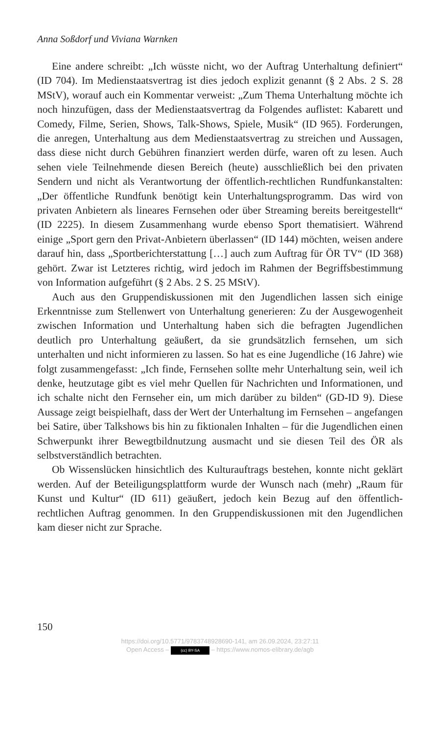Anna Soßdorf und Viviana Warnken
Eine andere schreibt: „Ich wüsste nicht, wo der Auftrag Unterhaltung definiert“ (ID 704). Im Medienstaatsvertrag ist dies jedoch explizit genannt (§ 2 Abs. 2 S. 28 MStV), worauf auch ein Kommentar verweist: „Zum Thema Unterhaltung möchte ich noch hinzufügen, dass der Medienstaatsvertrag da Folgendes auflistet: Kabarett und Comedy, Filme, Serien, Shows, Talk-Shows, Spiele, Musik“ (ID 965). Forderungen, die anregen, Unterhaltung aus dem Medienstaatsvertrag zu streichen und Aussagen, dass diese nicht durch Gebühren finanziert werden dürfe, waren oft zu lesen. Auch sehen viele Teilnehmende diesen Bereich (heute) ausschließlich bei den privaten Sendern und nicht als Verantwortung der öffentlich-rechtlichen Rundfunkanstalten: „Der öffentliche Rundfunk benötigt kein Unterhaltungsprogramm. Das wird von privaten Anbietern als lineares Fernsehen oder über Streaming bereits bereitgestellt“ (ID 2225). In diesem Zusammenhang wurde ebenso Sport thematisiert. Während einige „Sport gern den Privat-Anbietern überlassen“ (ID 144) möchten, weisen andere darauf hin, dass „Sportberichterstattung […] auch zum Auftrag für ÖR TV“ (ID 368) gehört. Zwar ist Letzteres richtig, wird jedoch im Rahmen der Begriffsbestimmung von Information aufgeführt (§ 2 Abs. 2 S. 25 MStV).
Auch aus den Gruppendiskussionen mit den Jugendlichen lassen sich einige Erkenntnisse zum Stellenwert von Unterhaltung generieren: Zu der Ausgewogenheit zwischen Information und Unterhaltung haben sich die befragten Jugendlichen deutlich pro Unterhaltung geäußert, da sie grundsätzlich fernsehen, um sich unterhalten und nicht informieren zu lassen. So hat es eine Jugendliche (16 Jahre) wie folgt zusammengefasst: „Ich finde, Fernsehen sollte mehr Unterhaltung sein, weil ich denke, heutzutage gibt es viel mehr Quellen für Nachrichten und Informationen, und ich schalte nicht den Fernseher ein, um mich darüber zu bilden“ (GD-ID 9). Diese Aussage zeigt beispielhaft, dass der Wert der Unterhaltung im Fernsehen – angefangen bei Satire, über Talkshows bis hin zu fiktionalen Inhalten – für die Jugendlichen einen Schwerpunkt ihrer Bewegtbildnutzung ausmacht und sie diesen Teil des ÖR als selbstverständlich betrachten.
Ob Wissenslücken hinsichtlich des Kulturauftrags bestehen, konnte nicht geklärt werden. Auf der Beteiligungsplattform wurde der Wunsch nach (mehr) „Raum für Kunst und Kultur“ (ID 611) geäußert, jedoch kein Bezug auf den öffentlich-rechtlichen Auftrag genommen. In den Gruppendiskussionen mit den Jugendlichen kam dieser nicht zur Sprache.
150
https://doi.org/10.5771/9783748928690-141, am 26.09.2024, 23:27:11
Open Access – (cc) BY-SA – https://www.nomos-elibrary.de/agb